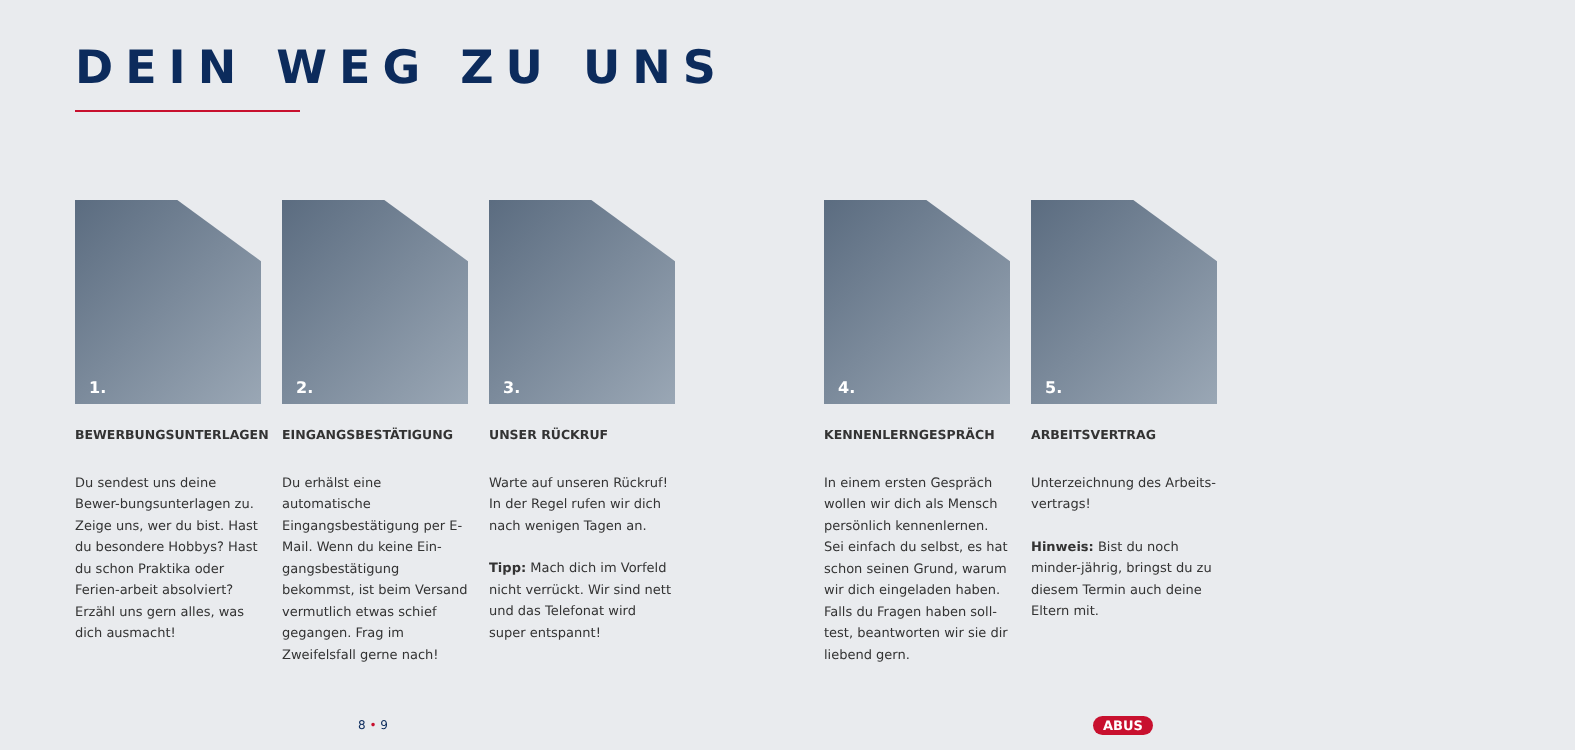DEIN WEG ZU UNS
1.
BEWERBUNGSUNTERLAGEN
Du sendest uns deine Bewer-bungsunterlagen zu. Zeige uns, wer du bist. Hast du besondere Hobbys? Hast du schon Praktika oder Ferien-arbeit absolviert?
Erzähl uns gern alles, was dich ausmacht!
2.
EINGANGSBESTÄTIGUNG
Du erhälst eine automatische Eingangsbestätigung per E-Mail. Wenn du keine Ein-gangsbestätigung bekommst, ist beim Versand vermutlich etwas schief gegangen. Frag im Zweifelsfall gerne nach!
3.
UNSER RÜCKRUF
Warte auf unseren Rückruf! In der Regel rufen wir dich nach wenigen Tagen an.
Tipp: Mach dich im Vorfeld nicht verrückt. Wir sind nett und das Telefonat wird super entspannt!
4.
KENNENLERNGESPRÄCH
In einem ersten Gespräch wollen wir dich als Mensch persönlich kennenlernen. Sei einfach du selbst, es hat schon seinen Grund, warum wir dich eingeladen haben. Falls du Fragen haben soll-test, beantworten wir sie dir liebend gern.
5.
ARBEITSVERTRAG
Unterzeichnung des Arbeits-vertrags!
Hinweis: Bist du noch minder-jährig, bringst du zu diesem Termin auch deine Eltern mit.
8 • 9 ABUS